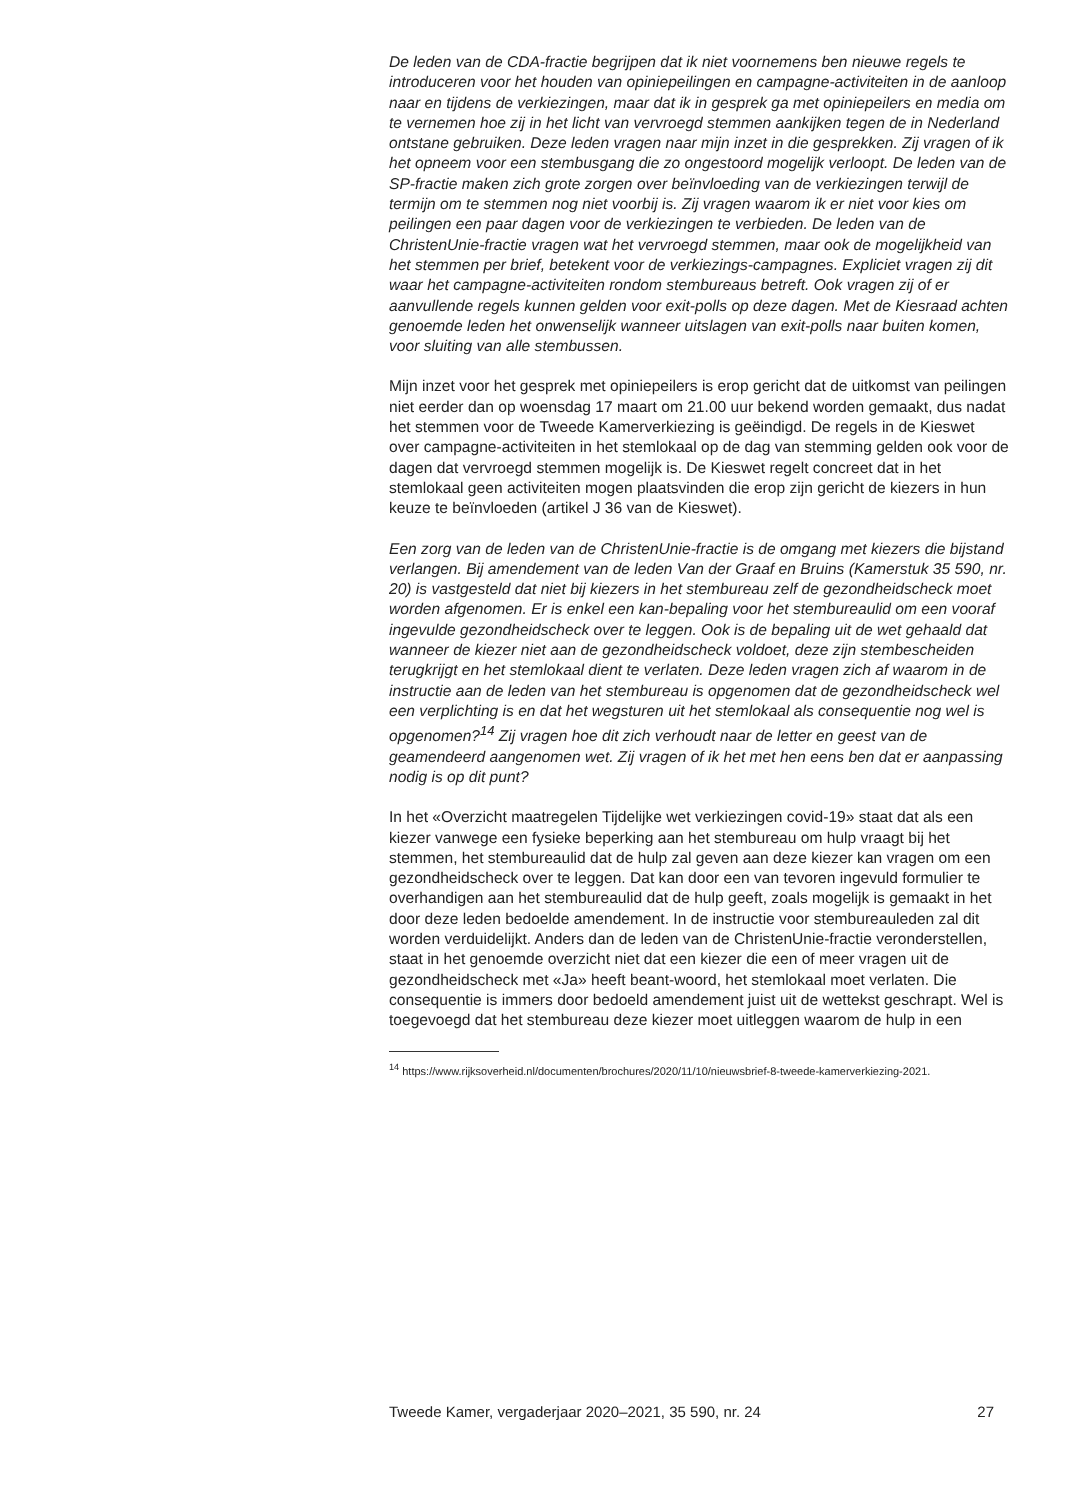De leden van de CDA-fractie begrijpen dat ik niet voornemens ben nieuwe regels te introduceren voor het houden van opiniepeilingen en campagne-activiteiten in de aanloop naar en tijdens de verkiezingen, maar dat ik in gesprek ga met opiniepeilers en media om te vernemen hoe zij in het licht van vervroegd stemmen aankijken tegen de in Nederland ontstane gebruiken. Deze leden vragen naar mijn inzet in die gesprekken. Zij vragen of ik het opneem voor een stembusgang die zo ongestoord mogelijk verloopt. De leden van de SP-fractie maken zich grote zorgen over beïnvloeding van de verkiezingen terwijl de termijn om te stemmen nog niet voorbij is. Zij vragen waarom ik er niet voor kies om peilingen een paar dagen voor de verkiezingen te verbieden. De leden van de ChristenUnie-fractie vragen wat het vervroegd stemmen, maar ook de mogelijkheid van het stemmen per brief, betekent voor de verkiezings-campagnes. Expliciet vragen zij dit waar het campagne-activiteiten rondom stembureaus betreft. Ook vragen zij of er aanvullende regels kunnen gelden voor exit-polls op deze dagen. Met de Kiesraad achten genoemde leden het onwenselijk wanneer uitslagen van exit-polls naar buiten komen, voor sluiting van alle stembussen.
Mijn inzet voor het gesprek met opiniepeilers is erop gericht dat de uitkomst van peilingen niet eerder dan op woensdag 17 maart om 21.00 uur bekend worden gemaakt, dus nadat het stemmen voor de Tweede Kamerverkiezing is geëindigd. De regels in de Kieswet over campagne-activiteiten in het stemlokaal op de dag van stemming gelden ook voor de dagen dat vervroegd stemmen mogelijk is. De Kieswet regelt concreet dat in het stemlokaal geen activiteiten mogen plaatsvinden die erop zijn gericht de kiezers in hun keuze te beïnvloeden (artikel J 36 van de Kieswet).
Een zorg van de leden van de ChristenUnie-fractie is de omgang met kiezers die bijstand verlangen. Bij amendement van de leden Van der Graaf en Bruins (Kamerstuk 35 590, nr. 20) is vastgesteld dat niet bij kiezers in het stembureau zelf de gezondheidscheck moet worden afgenomen. Er is enkel een kan-bepaling voor het stembureaulid om een vooraf ingevulde gezondheidscheck over te leggen. Ook is de bepaling uit de wet gehaald dat wanneer de kiezer niet aan de gezondheidscheck voldoet, deze zijn stembescheiden terugkrijgt en het stemlokaal dient te verlaten. Deze leden vragen zich af waarom in de instructie aan de leden van het stembureau is opgenomen dat de gezondheidscheck wel een verplichting is en dat het wegsturen uit het stemlokaal als consequentie nog wel is opgenomen?<sup>14</sup> Zij vragen hoe dit zich verhoudt naar de letter en geest van de geamendeerd aangenomen wet. Zij vragen of ik het met hen eens ben dat er aanpassing nodig is op dit punt?
In het «Overzicht maatregelen Tijdelijke wet verkiezingen covid-19» staat dat als een kiezer vanwege een fysieke beperking aan het stembureau om hulp vraagt bij het stemmen, het stembureaulid dat de hulp zal geven aan deze kiezer kan vragen om een gezondheidscheck over te leggen. Dat kan door een van tevoren ingevuld formulier te overhandigen aan het stembureaulid dat de hulp geeft, zoals mogelijk is gemaakt in het door deze leden bedoelde amendement. In de instructie voor stembureauleden zal dit worden verduidelijkt. Anders dan de leden van de ChristenUnie-fractie veronderstellen, staat in het genoemde overzicht niet dat een kiezer die een of meer vragen uit de gezondheidscheck met «Ja» heeft beant-woord, het stemlokaal moet verlaten. Die consequentie is immers door bedoeld amendement juist uit de wettekst geschrapt. Wel is toegevoegd dat het stembureau deze kiezer moet uitleggen waarom de hulp in een
<sup>14</sup> https://www.rijksoverheid.nl/documenten/brochures/2020/11/10/nieuwsbrief-8-tweede-kamerverkiezing-2021.
Tweede Kamer, vergaderjaar 2020–2021, 35 590, nr. 24 27